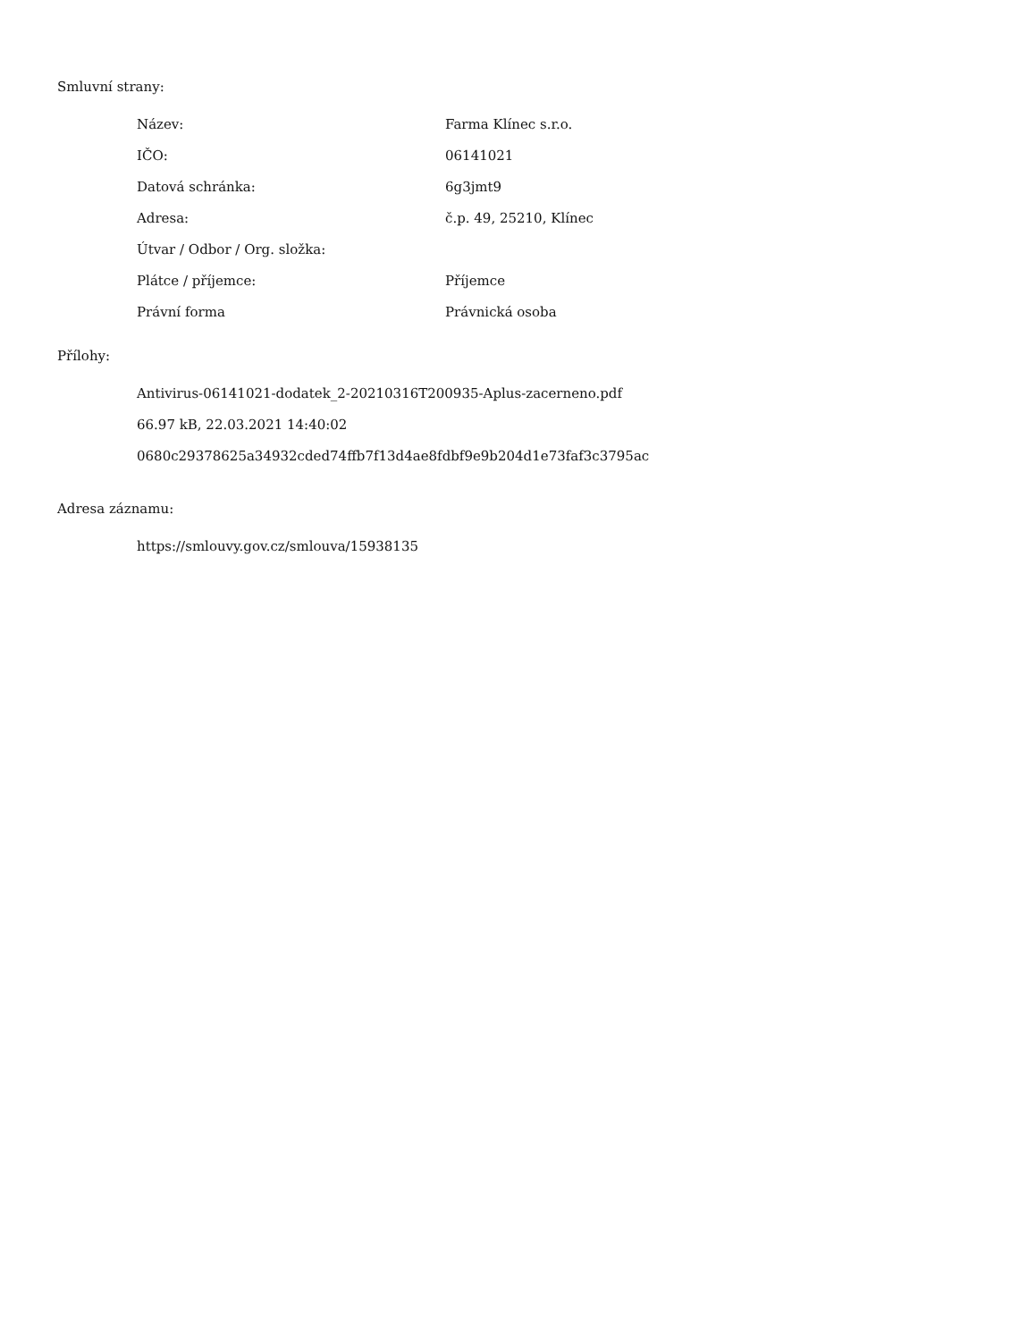Smluvní strany:
| Název: | Farma Klínec s.r.o. |
| IČO: | 06141021 |
| Datová schránka: | 6g3jmt9 |
| Adresa: | č.p. 49, 25210, Klínec |
| Útvar / Odbor / Org. složka: | |
| Plátce / příjemce: | Příjemce |
| Právní forma | Právnická osoba |
Přílohy:
Antivirus-06141021-dodatek_2-20210316T200935-Aplus-zacerneno.pdf
66.97 kB, 22.03.2021 14:40:02
0680c29378625a34932cded74ffb7f13d4ae8fdbf9e9b204d1e73faf3c3795ac
Adresa záznamu:
https://smlouvy.gov.cz/smlouva/15938135